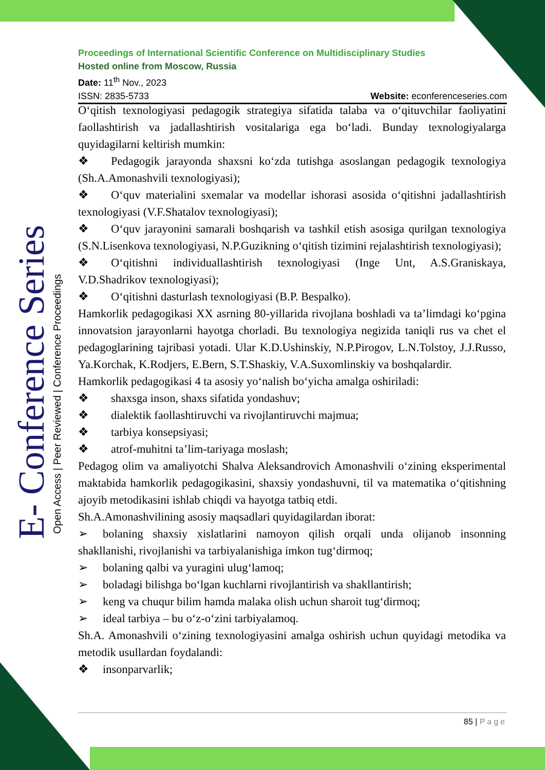E- Conference Series Open Access | Peer Reviewed | Conference Proceedings
Proceedings of International Scientific Conference on Multidisciplinary Studies
Hosted online from Moscow, Russia
Date: 11<sup>th</sup> Nov., 2023
ISSN: 2835-5733 Website: econferenceseries.com
O‘qitish texnologiyasi pedagogik strategiya sifatida talaba va o‘qituvchilar faoliyatini faollashtirish va jadallashtirish vositalariga ega bo‘ladi. Bunday texnologiyalarga quyidagilarni keltirish mumkin:
❖ Pedagogik jarayonda shaxsni ko‘zda tutishga asoslangan pedagogik texnologiya (Sh.A.Amonashvili texnologiyasi);
❖ O‘quv materialini sxemalar va modellar ishorasi asosida o‘qitishni jadallashtirish texnologiyasi (V.F.Shatalov texnologiyasi);
❖ O‘quv jarayonini samarali boshqarish va tashkil etish asosiga qurilgan texnologiya (S.N.Lisenkova texnologiyasi, N.P.Guzikning o‘qitish tizimini rejalashtirish texnologiyasi);
❖ O‘qitishni individuallashtirish texnologiyasi (Inge Unt, A.S.Graniskaya, V.D.Shadrikov texnologiyasi);
❖ O‘qitishni dasturlash texnologiyasi (B.P. Bespalko).
Hamkorlik pedagogikasi XX asrning 80-yillarida rivojlana boshladi va ta’limdagi ko‘pgina innovatsion jarayonlarni hayotga chorladi. Bu texnologiya negizida taniqli rus va chet el pedagoglarining tajribasi yotadi. Ular K.D.Ushinskiy, N.P.Pirogov, L.N.Tolstoy, J.J.Russo, Ya.Korchak, K.Rodjers, E.Bern, S.T.Shaskiy, V.A.Suxomlinskiy va boshqalardir.
Hamkorlik pedagogikasi 4 ta asosiy yo‘nalish bo‘yicha amalga oshiriladi:
❖ shaxsga inson, shaxs sifatida yondashuv;
❖ dialektik faollashtiruvchi va rivojlantiruvchi majmua;
❖ tarbiya konsepsiyasi;
❖ atrof-muhitni ta’lim-tariyaga moslash;
Pedagog olim va amaliyotchi Shalva Aleksandrovich Amonashvili o‘zining eksperimental maktabida hamkorlik pedagogikasini, shaxsiy yondashuvni, til va matematika o‘qitishning ajoyib metodikasini ishlab chiqdi va hayotga tatbiq etdi.
Sh.A.Amonashvilining asosiy maqsadlari quyidagilardan iborat:
➢ bolaning shaxsiy xislatlarini namoyon qilish orqali unda olijanob insonning shakllanishi, rivojlanishi va tarbiyalanishiga imkon tug‘dirmoq;
➢ bolaning qalbi va yuragini ulug‘lamoq;
➢ boladagi bilishga bo‘lgan kuchlarni rivojlantirish va shakllantirish;
➢ keng va chuqur bilim hamda malaka olish uchun sharoit tug‘dirmoq;
➢ ideal tarbiya – bu o‘z-o‘zini tarbiyalamoq.
Sh.A. Amonashvili o‘zining texnologiyasini amalga oshirish uchun quyidagi metodika va metodik usullardan foydalandi:
❖ insonparvarlik;
85 | Page